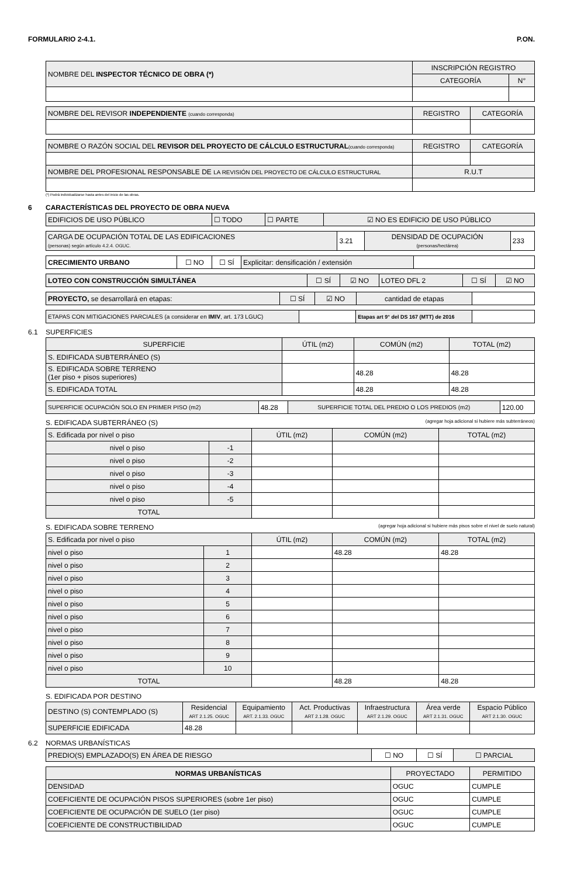FORMULARIO 2-4.1. P.ON.
| NOMBRE DEL INSPECTOR TÉCNICO DE OBRA (*) | INSCRIPCIÓN REGISTRO | |
| | CATEGORÍA | N° |
| NOMBRE DEL REVISOR INDEPENDIENTE (cuando corresponda) | REGISTRO | CATEGORÍA |
| NOMBRE O RAZÓN SOCIAL DEL REVISOR DEL PROYECTO DE CÁLCULO ESTRUCTURAL (cuando corresponda) | REGISTRO | CATEGORÍA |
| NOMBRE DEL PROFESIONAL RESPONSABLE DE LA REVISIÓN DEL PROYECTO DE CÁLCULO ESTRUCTURAL | R.U.T | |
(*) Podrá individualizarse hasta antes del inicio de las obras.
6 CARACTERÍSTICAS DEL PROYECTO DE OBRA NUEVA
| EDIFICIOS DE USO PÚBLICO | ☐ TODO | ☐ PARTE | ☑ NO ES EDIFICIO DE USO PÚBLICO |
| CARGA DE OCUPACIÓN TOTAL DE LAS EDIFICACIONES (personas) según artículo 4.2.4. OGUC. | 3.21 | DENSIDAD DE OCUPACIÓN (personas/hectárea) | 233 |
| CRECIMIENTO URBANO | ☐ NO | ☐ SÍ | Explicitar: densificación / extensión | |
| LOTEO CON CONSTRUCCIÓN SIMULTÁNEA | ☐ SÍ | ☑ NO | LOTEO DFL 2 | ☐ SÍ | ☑ NO |
| PROYECTO, se desarrollará en etapas: | ☐ SÍ | ☑ NO | cantidad de etapas | |
| ETAPAS CON MITIGACIONES PARCIALES (a considerar en IMIV , art. 173 LGUC) | | Etapas art 9° del DS 167 (MTT) de 2016 | |
6.1 SUPERFICIES
| SUPERFICIE | ÚTIL (m2) | COMÚN (m2) | TOTAL (m2) |
| --- | --- | --- | --- |
| S. EDIFICADA SUBTERRÁNEO (S) | | | |
| S. EDIFICADA SOBRE TERRENO (1er piso + pisos superiores) | | 48.28 | 48.28 |
| S. EDIFICADA TOTAL | | 48.28 | 48.28 |
| SUPERFICIE OCUPACIÓN SOLO EN PRIMER PISO (m2) | 48.28 | SUPERFICIE TOTAL DEL PREDIO O LOS PREDIOS (m2) | 120.00 |
S. EDIFICADA SUBTERRÁNEO (S) (agregar hoja adicional si hubiere más subterráneos)
| S. Edificada por nivel o piso | | ÚTIL (m2) | COMÚN (m2) | TOTAL (m2) |
| --- | --- | --- | --- | --- |
| nivel o piso | -1 | | | |
| nivel o piso | -2 | | | |
| nivel o piso | -3 | | | |
| nivel o piso | -4 | | | |
| nivel o piso | -5 | | | |
| TOTAL | | | | |
S. EDIFICADA SOBRE TERRENO (agregar hoja adicional si hubiere más pisos sobre el nivel de suelo natural)
| S. Edificada por nivel o piso | | ÚTIL (m2) | COMÚN (m2) | TOTAL (m2) |
| --- | --- | --- | --- | --- |
| nivel o piso | 1 | | 48.28 | 48.28 |
| nivel o piso | 2 | | | |
| nivel o piso | 3 | | | |
| nivel o piso | 4 | | | |
| nivel o piso | 5 | | | |
| nivel o piso | 6 | | | |
| nivel o piso | 7 | | | |
| nivel o piso | 8 | | | |
| nivel o piso | 9 | | | |
| nivel o piso | 10 | | | |
| TOTAL | | | 48.28 | 48.28 |
S. EDIFICADA POR DESTINO
| DESTINO (S) CONTEMPLADO (S) | Residencial ART 2.1.25. OGUC | Equipamiento ART. 2.1.33. OGUC | Act. Productivas ART 2.1.28. OGUC | Infraestructura ART 2.1.29. OGUC | Área verde ART 2.1.31. OGUC | Espacio Público ART 2.1.30. OGUC |
| SUPERFICIE EDIFICADA | 48.28 | | | | | |
6.2 NORMAS URBANÍSTICAS
| PREDIO(S) EMPLAZADO(S) EN ÁREA DE RIESGO | ☐ NO | ☐ SÍ | ☐ PARCIAL |
| NORMAS URBANÍSTICAS | PROYECTADO | PERMITIDO |
| --- | --- | --- |
| DENSIDAD | OGUC | CUMPLE |
| COEFICIENTE DE OCUPACIÓN PISOS SUPERIORES (sobre 1er piso) | OGUC | CUMPLE |
| COEFICIENTE DE OCUPACIÓN DE SUELO (1er piso) | OGUC | CUMPLE |
| COEFICIENTE DE CONSTRUCTIBILIDAD | OGUC | CUMPLE |